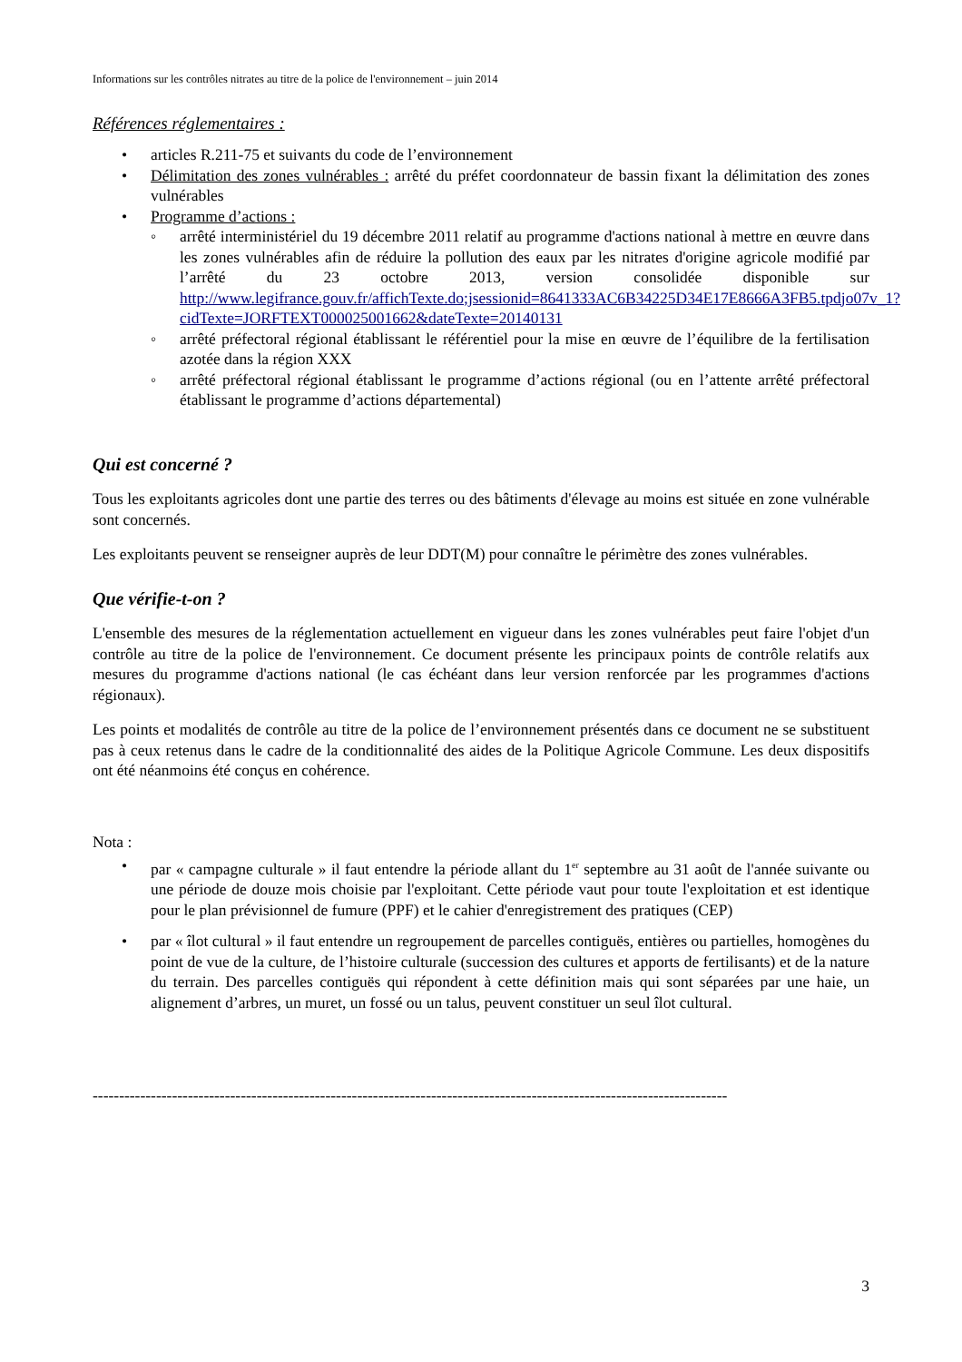Informations sur les contrôles nitrates au titre de la police de l'environnement – juin 2014
Références réglementaires :
• articles R.211-75 et suivants du code de l’environnement
• Délimitation des zones vulnérables : arrêté du préfet coordonnateur de bassin fixant la délimitation des zones vulnérables
• Programme d’actions :
◦ arrêté interministériel du 19 décembre 2011 relatif au programme d'actions national à mettre en œuvre dans les zones vulnérables afin de réduire la pollution des eaux par les nitrates d'origine agricole modifié par l’arrêté du 23 octobre 2013, version consolidée disponible sur http://www.legifrance.gouv.fr/affichTexte.do;jsessionid=8641333AC6B34225D34E17E8666A3FB5.tpdjo07v_1?cidTexte=JORFTEXT000025001662&dateTexte=20140131
◦ arrêté préfectoral régional établissant le référentiel pour la mise en œuvre de l’équilibre de la fertilisation azotée dans la région XXX
◦ arrêté préfectoral régional établissant le programme d’actions régional (ou en l’attente arrêté préfectoral établissant le programme d’actions départemental)
Qui est concerné ?
Tous les exploitants agricoles dont une partie des terres ou des bâtiments d'élevage au moins est située en zone vulnérable sont concernés.
Les exploitants peuvent se renseigner auprès de leur DDT(M) pour connaître le périmètre des zones vulnérables.
Que vérifie-t-on ?
L'ensemble des mesures de la réglementation actuellement en vigueur dans les zones vulnérables peut faire l'objet d'un contrôle au titre de la police de l'environnement. Ce document présente les principaux points de contrôle relatifs aux mesures du programme d'actions national (le cas échéant dans leur version renforcée par les programmes d'actions régionaux).
Les points et modalités de contrôle au titre de la police de l’environnement présentés dans ce document ne se substituent pas à ceux retenus dans le cadre de la conditionnalité des aides de la Politique Agricole Commune. Les deux dispositifs ont été néanmoins été conçus en cohérence.
Nota :
• par « campagne culturale » il faut entendre la période allant du 1<sup>er</sup> septembre au 31 août de l'année suivante ou une période de douze mois choisie par l'exploitant. Cette période vaut pour toute l'exploitation et est identique pour le plan prévisionnel de fumure (PPF) et le cahier d'enregistrement des pratiques (CEP)
• par « îlot cultural » il faut entendre un regroupement de parcelles contiguës, entières ou partielles, homogènes du point de vue de la culture, de l’histoire culturale (succession des cultures et apports de fertilisants) et de la nature du terrain. Des parcelles contiguës qui répondent à cette définition mais qui sont séparées par une haie, un alignement d’arbres, un muret, un fossé ou un talus, peuvent constituer un seul îlot cultural.
------------------------------------------------------------------------------------------------------------------------
3